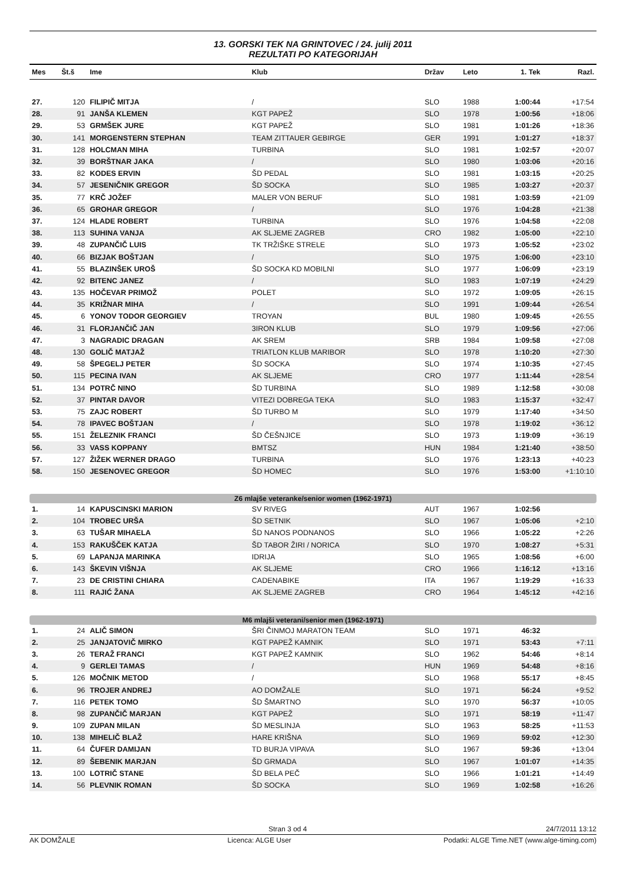13. GORSKI TEK NA GRINTOVEC / 24. julij 2011
REZULTATI PO KATEGORIJAH
| Mes | Št.š | Ime | Klub | Držav | Leto | 1. Tek | Razl. |
| --- | --- | --- | --- | --- | --- | --- | --- |
| 27. | 120 | FILIPIČ MITJA | / | SLO | 1988 | 1:00:44 | +17:54 |
| 28. | 91 | JANŠA KLEMEN | KGT PAPEŽ | SLO | 1978 | 1:00:56 | +18:06 |
| 29. | 53 | GRMŠEK JURE | KGT PAPEŽ | SLO | 1981 | 1:01:26 | +18:36 |
| 30. | 141 | MORGENSTERN STEPHAN | TEAM ZITTAUER GEBIRGE | GER | 1991 | 1:01:27 | +18:37 |
| 31. | 128 | HOLCMAN MIHA | TURBINA | SLO | 1981 | 1:02:57 | +20:07 |
| 32. | 39 | BORŠTNAR JAKA | / | SLO | 1980 | 1:03:06 | +20:16 |
| 33. | 82 | KODES ERVIN | ŠD PEDAL | SLO | 1981 | 1:03:15 | +20:25 |
| 34. | 57 | JESENIČNIK GREGOR | ŠD SOCKA | SLO | 1985 | 1:03:27 | +20:37 |
| 35. | 77 | KRČ JOŽEF | MALER VON BERUF | SLO | 1981 | 1:03:59 | +21:09 |
| 36. | 65 | GROHAR GREGOR | / | SLO | 1976 | 1:04:28 | +21:38 |
| 37. | 124 | HLADE ROBERT | TURBINA | SLO | 1976 | 1:04:58 | +22:08 |
| 38. | 113 | SUHINA VANJA | AK SLJEME ZAGREB | CRO | 1982 | 1:05:00 | +22:10 |
| 39. | 48 | ZUPANČIČ LUIS | TK TRŽIŠKE STRELE | SLO | 1973 | 1:05:52 | +23:02 |
| 40. | 66 | BIZJAK BOŠTJAN | / | SLO | 1975 | 1:06:00 | +23:10 |
| 41. | 55 | BLAZINŠEK UROŠ | ŠD SOCKA KD MOBILNI | SLO | 1977 | 1:06:09 | +23:19 |
| 42. | 92 | BITENC JANEZ | / | SLO | 1983 | 1:07:19 | +24:29 |
| 43. | 135 | HOČEVAR PRIMOŽ | POLET | SLO | 1972 | 1:09:05 | +26:15 |
| 44. | 35 | KRIŽNAR MIHA | / | SLO | 1991 | 1:09:44 | +26:54 |
| 45. | 6 | YONOV TODOR GEORGIEV | TROYAN | BUL | 1980 | 1:09:45 | +26:55 |
| 46. | 31 | FLORJANČIČ JAN | 3IRON KLUB | SLO | 1979 | 1:09:56 | +27:06 |
| 47. | 3 | NAGRADIC DRAGAN | AK SREM | SRB | 1984 | 1:09:58 | +27:08 |
| 48. | 130 | GOLIČ MATJAŽ | TRIATLON KLUB MARIBOR | SLO | 1978 | 1:10:20 | +27:30 |
| 49. | 58 | ŠPEGELJ PETER | ŠD SOCKA | SLO | 1974 | 1:10:35 | +27:45 |
| 50. | 115 | PECINA IVAN | AK SLJEME | CRO | 1977 | 1:11:44 | +28:54 |
| 51. | 134 | POTRČ NINO | ŠD TURBINA | SLO | 1989 | 1:12:58 | +30:08 |
| 52. | 37 | PINTAR DAVOR | VITEZI DOBREGA TEKA | SLO | 1983 | 1:15:37 | +32:47 |
| 53. | 75 | ZAJC ROBERT | ŠD TURBO M | SLO | 1979 | 1:17:40 | +34:50 |
| 54. | 78 | IPAVEC BOŠTJAN | / | SLO | 1978 | 1:19:02 | +36:12 |
| 55. | 151 | ŽELEZNIK FRANCI | ŠD ČEŠNJICE | SLO | 1973 | 1:19:09 | +36:19 |
| 56. | 33 | VASS KOPPANY | BMTSZ | HUN | 1984 | 1:21:40 | +38:50 |
| 57. | 127 | ŽIŽEK WERNER DRAGO | TURBINA | SLO | 1976 | 1:23:13 | +40:23 |
| 58. | 150 | JESENOVEC GREGOR | ŠD HOMEC | SLO | 1976 | 1:53:00 | +1:10:10 |
| Z6 mlajše veteranke/senior women (1962-1971) | | | | | | | |
| 1. | 14 | KAPUSCINSKI MARION | SV RIVEG | AUT | 1967 | 1:02:56 | |
| 2. | 104 | TROBEC URŠA | ŠD SETNIK | SLO | 1967 | 1:05:06 | +2:10 |
| 3. | 63 | TUŠAR MIHAELA | ŠD NANOS PODNANOS | SLO | 1966 | 1:05:22 | +2:26 |
| 4. | 153 | RAKUŠČEK KATJA | ŠD TABOR ŽIRI / NORICA | SLO | 1970 | 1:08:27 | +5:31 |
| 5. | 69 | LAPANJA MARINKA | IDRIJA | SLO | 1965 | 1:08:56 | +6:00 |
| 6. | 143 | ŠKEVIN VIŠNJA | AK SLJEME | CRO | 1966 | 1:16:12 | +13:16 |
| 7. | 23 | DE CRISTINI CHIARA | CADENABIKE | ITA | 1967 | 1:19:29 | +16:33 |
| 8. | 111 | RAJIĆ ŽANA | AK SLJEME ZAGREB | CRO | 1964 | 1:45:12 | +42:16 |
| M6 mlajši veterani/senior men (1962-1971) | | | | | | | |
| 1. | 24 | ALIČ SIMON | ŠRI ČINMOJ MARATON TEAM | SLO | 1971 | 46:32 | |
| 2. | 25 | JANJATOVIČ MIRKO | KGT PAPEŽ KAMNIK | SLO | 1971 | 53:43 | +7:11 |
| 3. | 26 | TERAŽ FRANCI | KGT PAPEŽ KAMNIK | SLO | 1962 | 54:46 | +8:14 |
| 4. | 9 | GERLEI TAMAS | / | HUN | 1969 | 54:48 | +8:16 |
| 5. | 126 | MOČNIK METOD | / | SLO | 1968 | 55:17 | +8:45 |
| 6. | 96 | TROJER ANDREJ | AO DOMŽALE | SLO | 1971 | 56:24 | +9:52 |
| 7. | 116 | PETEK TOMO | ŠD ŠMARTNO | SLO | 1970 | 56:37 | +10:05 |
| 8. | 98 | ZUPANČIČ MARJAN | KGT PAPEŽ | SLO | 1971 | 58:19 | +11:47 |
| 9. | 109 | ZUPAN MILAN | ŠD MESLINJA | SLO | 1963 | 58:25 | +11:53 |
| 10. | 138 | MIHELIČ BLAŽ | HARE KRIŠNA | SLO | 1969 | 59:02 | +12:30 |
| 11. | 64 | ČUFER DAMIJAN | TD BURJA VIPAVA | SLO | 1967 | 59:36 | +13:04 |
| 12. | 89 | ŠEBENIK MARJAN | ŠD GRMADA | SLO | 1967 | 1:01:07 | +14:35 |
| 13. | 100 | LOTRIČ STANE | ŠD BELA PEČ | SLO | 1966 | 1:01:21 | +14:49 |
| 14. | 56 | PLEVNIK ROMAN | ŠD SOCKA | SLO | 1969 | 1:02:58 | +16:26 |
Stran 3 od 4 24/7/2011 13:12
AK DOMŽALE Licenca: ALGE User Podatki: ALGE Time.NET (www.alge-timing.com)